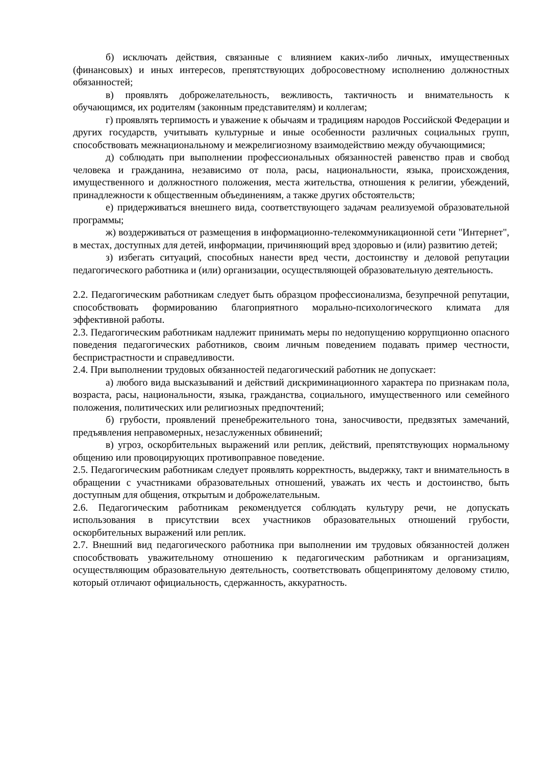б) исключать действия, связанные с влиянием каких-либо личных, имущественных (финансовых) и иных интересов, препятствующих добросовестному исполнению должностных обязанностей;
в) проявлять доброжелательность, вежливость, тактичность и внимательность к обучающимся, их родителям (законным представителям) и коллегам;
г) проявлять терпимость и уважение к обычаям и традициям народов Российской Федерации и других государств, учитывать культурные и иные особенности различных социальных групп, способствовать межнациональному и межрелигиозному взаимодействию между обучающимися;
д) соблюдать при выполнении профессиональных обязанностей равенство прав и свобод человека и гражданина, независимо от пола, расы, национальности, языка, происхождения, имущественного и должностного положения, места жительства, отношения к религии, убеждений, принадлежности к общественным объединениям, а также других обстоятельств;
е) придерживаться внешнего вида, соответствующего задачам реализуемой образовательной программы;
ж) воздерживаться от размещения в информационно-телекоммуникационной сети "Интернет", в местах, доступных для детей, информации, причиняющий вред здоровью и (или) развитию детей;
з) избегать ситуаций, способных нанести вред чести, достоинству и деловой репутации педагогического работника и (или) организации, осуществляющей образовательную деятельность.
2.2. Педагогическим работникам следует быть образцом профессионализма, безупречной репутации, способствовать формированию благоприятного морально-психологического климата для эффективной работы.
2.3. Педагогическим работникам надлежит принимать меры по недопущению коррупционно опасного поведения педагогических работников, своим личным поведением подавать пример честности, беспристрастности и справедливости.
2.4. При выполнении трудовых обязанностей педагогический работник не допускает:
а) любого вида высказываний и действий дискриминационного характера по признакам пола, возраста, расы, национальности, языка, гражданства, социального, имущественного или семейного положения, политических или религиозных предпочтений;
б) грубости, проявлений пренебрежительного тона, заносчивости, предвзятых замечаний, предъявления неправомерных, незаслуженных обвинений;
в) угроз, оскорбительных выражений или реплик, действий, препятствующих нормальному общению или провоцирующих противоправное поведение.
2.5. Педагогическим работникам следует проявлять корректность, выдержку, такт и внимательность в обращении с участниками образовательных отношений, уважать их честь и достоинство, быть доступным для общения, открытым и доброжелательным.
2.6. Педагогическим работникам рекомендуется соблюдать культуру речи, не допускать использования в присутствии всех участников образовательных отношений грубости, оскорбительных выражений или реплик.
2.7. Внешний вид педагогического работника при выполнении им трудовых обязанностей должен способствовать уважительному отношению к педагогическим работникам и организациям, осуществляющим образовательную деятельность, соответствовать общепринятому деловому стилю, который отличают официальность, сдержанность, аккуратность.